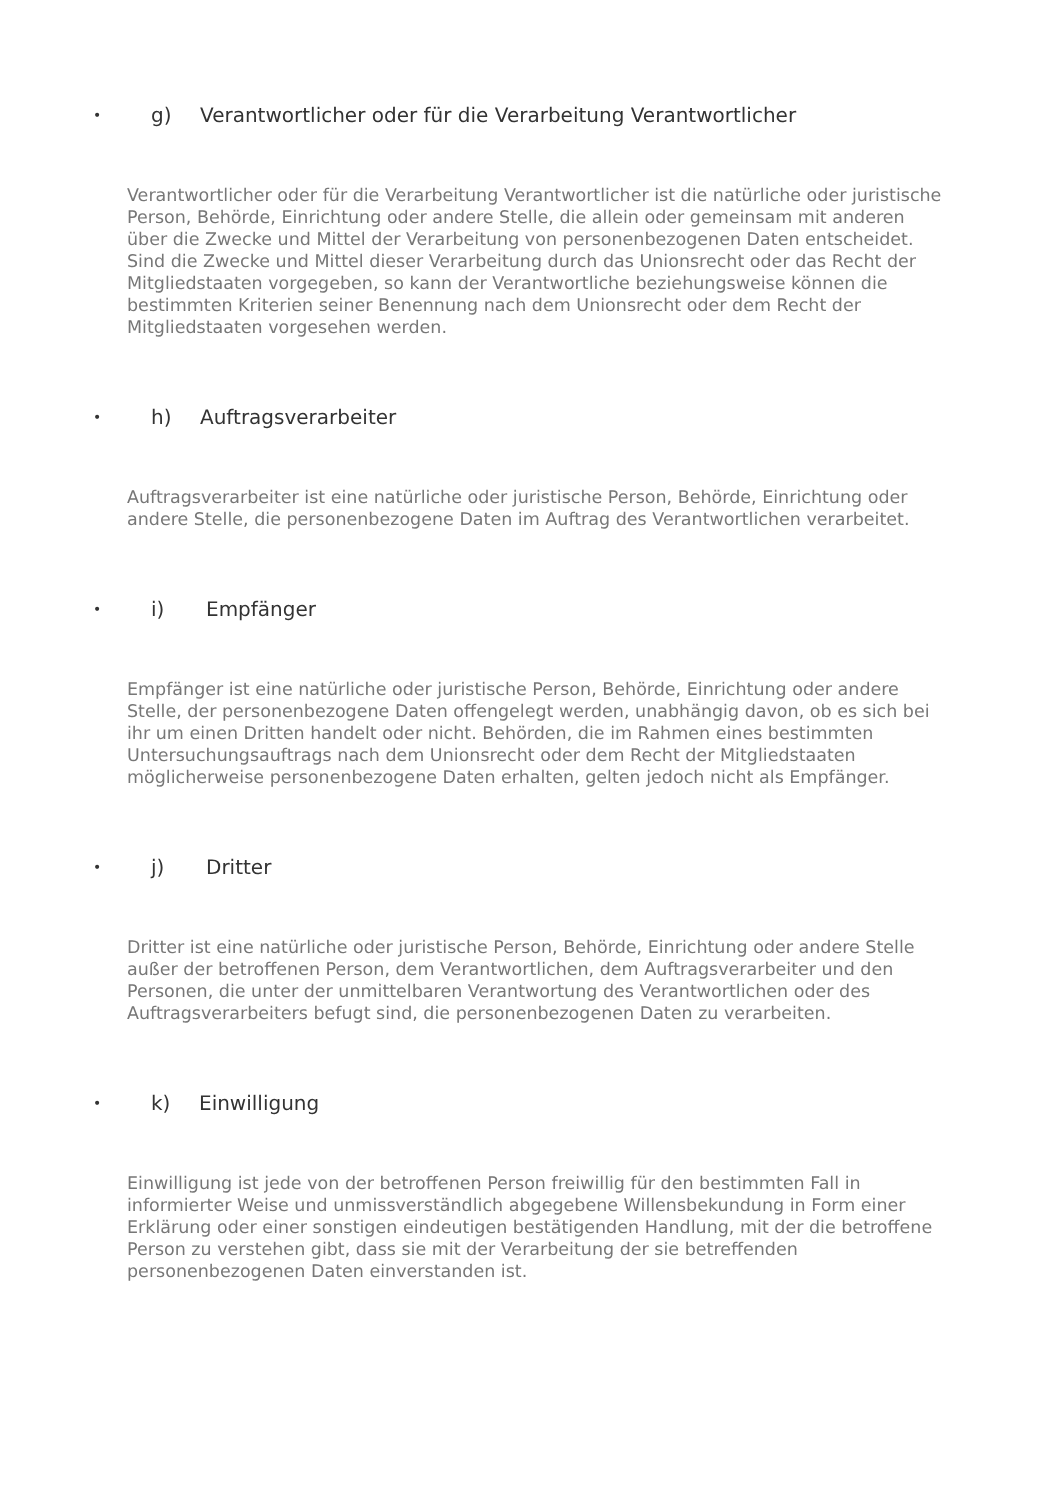• g) Verantwortlicher oder für die Verarbeitung Verantwortlicher
Verantwortlicher oder für die Verarbeitung Verantwortlicher ist die natürliche oder juristische Person, Behörde, Einrichtung oder andere Stelle, die allein oder gemeinsam mit anderen über die Zwecke und Mittel der Verarbeitung von personenbezogenen Daten entscheidet. Sind die Zwecke und Mittel dieser Verarbeitung durch das Unionsrecht oder das Recht der Mitgliedstaaten vorgegeben, so kann der Verantwortliche beziehungsweise können die bestimmten Kriterien seiner Benennung nach dem Unionsrecht oder dem Recht der Mitgliedstaaten vorgesehen werden.
• h) Auftragsverarbeiter
Auftragsverarbeiter ist eine natürliche oder juristische Person, Behörde, Einrichtung oder andere Stelle, die personenbezogene Daten im Auftrag des Verantwortlichen verarbeitet.
• i) Empfänger
Empfänger ist eine natürliche oder juristische Person, Behörde, Einrichtung oder andere Stelle, der personenbezogene Daten offengelegt werden, unabhängig davon, ob es sich bei ihr um einen Dritten handelt oder nicht. Behörden, die im Rahmen eines bestimmten Untersuchungsauftrags nach dem Unionsrecht oder dem Recht der Mitgliedstaaten möglicherweise personenbezogene Daten erhalten, gelten jedoch nicht als Empfänger.
• j) Dritter
Dritter ist eine natürliche oder juristische Person, Behörde, Einrichtung oder andere Stelle außer der betroffenen Person, dem Verantwortlichen, dem Auftragsverarbeiter und den Personen, die unter der unmittelbaren Verantwortung des Verantwortlichen oder des Auftragsverarbeiters befugt sind, die personenbezogenen Daten zu verarbeiten.
• k) Einwilligung
Einwilligung ist jede von der betroffenen Person freiwillig für den bestimmten Fall in informierter Weise und unmissverständlich abgegebene Willensbekundung in Form einer Erklärung oder einer sonstigen eindeutigen bestätigenden Handlung, mit der die betroffene Person zu verstehen gibt, dass sie mit der Verarbeitung der sie betreffenden personenbezogenen Daten einverstanden ist.